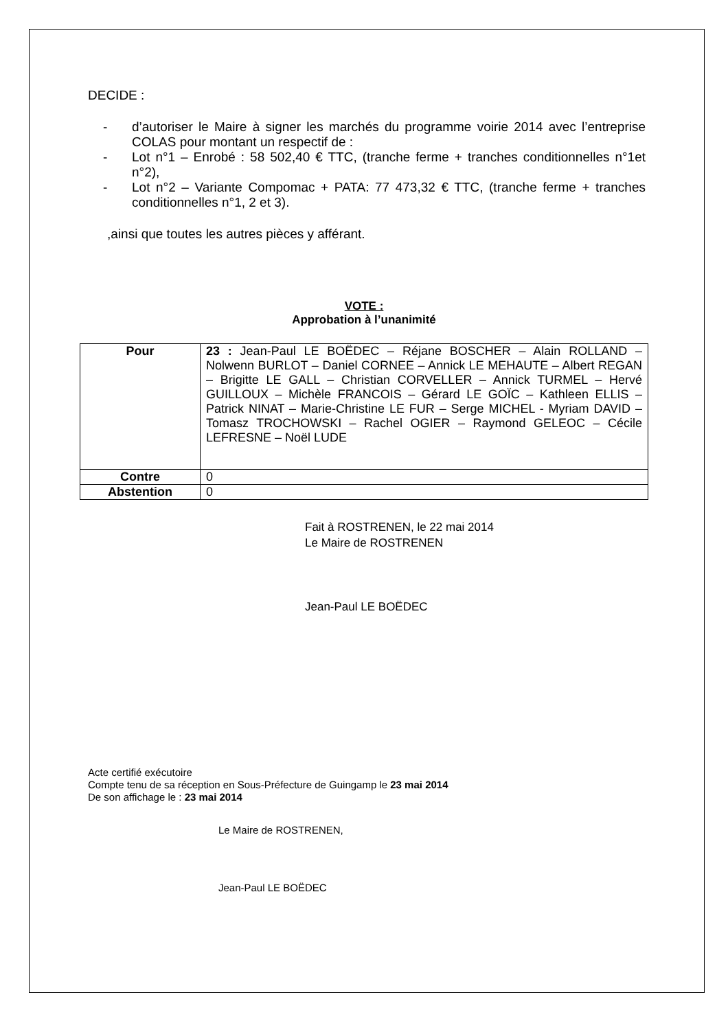DECIDE :
- d’autoriser le Maire à signer les marchés du programme voirie 2014 avec l’entreprise COLAS pour montant un respectif de :
- Lot n°1 – Enrobé : 58 502,40 € TTC, (tranche ferme + tranches conditionnelles n°1et n°2),
- Lot n°2 – Variante Compomac + PATA: 77 473,32 € TTC, (tranche ferme + tranches conditionnelles n°1, 2 et 3).
,ainsi que toutes les autres pièces y afférant.
VOTE :
Approbation à l’unanimité
| Pour | 23 : Jean-Paul LE BOËDEC – Réjane BOSCHER – Alain ROLLAND – Nolwenn BURLOT – Daniel CORNEE – Annick LE MEHAUTE – Albert REGAN – Brigitte LE GALL – Christian CORVELLER – Annick TURMEL – Hervé GUILLOUX – Michèle FRANCOIS – Gérard LE GOÏC – Kathleen ELLIS – Patrick NINAT – Marie-Christine LE FUR – Serge MICHEL - Myriam DAVID – Tomasz TROCHOWSKI – Rachel OGIER – Raymond GELEOC – Cécile LEFRESNE – Noël LUDE |
| Contre | 0 |
| Abstention | 0 |
Fait à ROSTRENEN, le 22 mai 2014
Le Maire de ROSTRENEN
Jean-Paul LE BOËDEC
Acte certifié exécutoire
Compte tenu de sa réception en Sous-Préfecture de Guingamp le 23 mai 2014
De son affichage le : 23 mai 2014
Le Maire de ROSTRENEN,
Jean-Paul LE BOËDEC